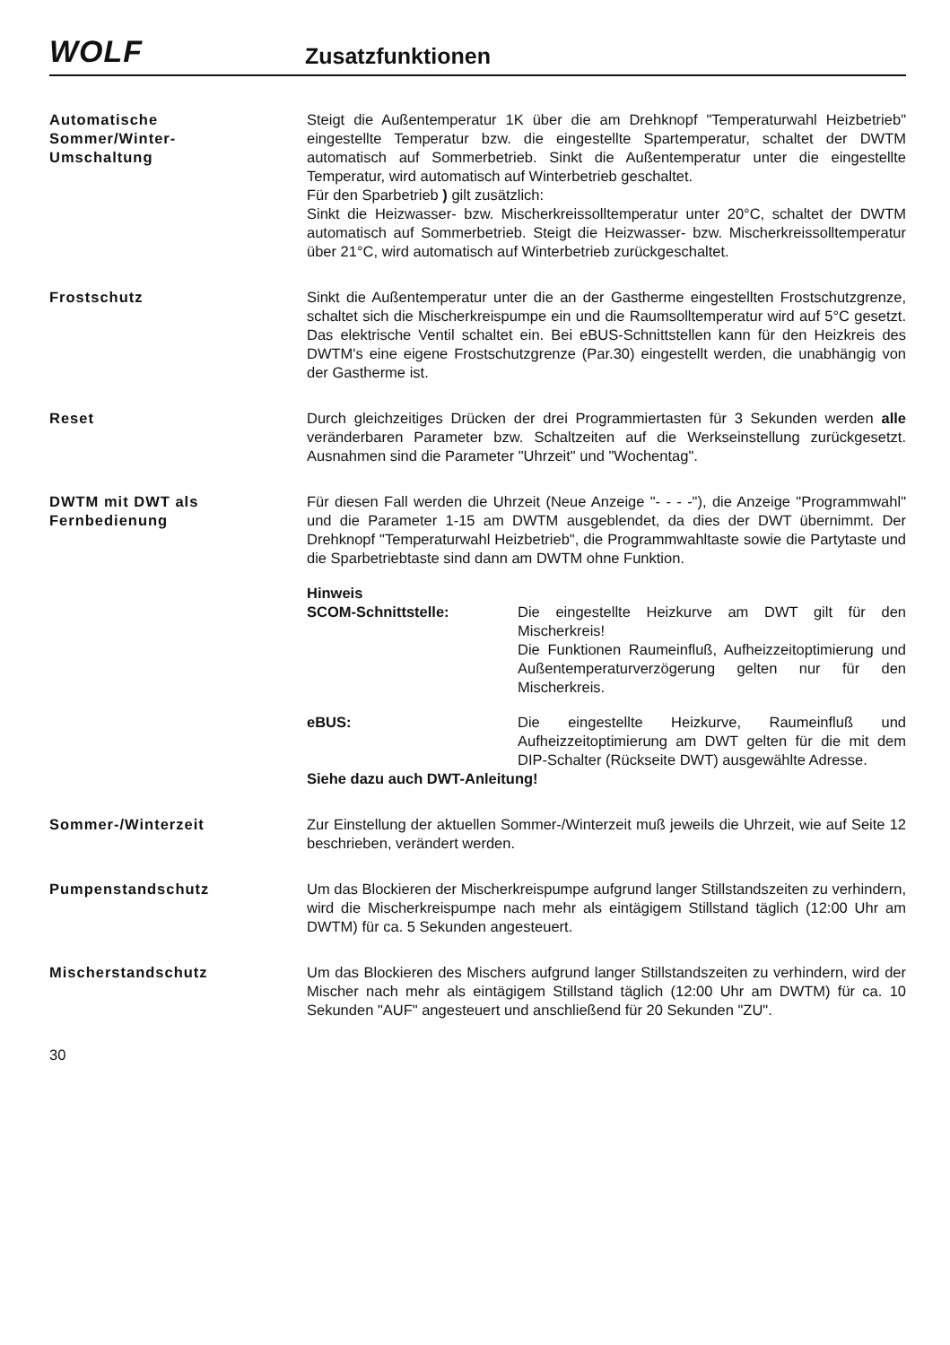WOLF
Zusatzfunktionen
Automatische
Sommer/Winter-
Umschaltung
Steigt die Außentemperatur 1K über die am Drehknopf "Temperaturwahl Heizbetrieb" eingestellte Temperatur bzw. die eingestellte Spartemperatur, schaltet der DWTM automatisch auf Sommerbetrieb. Sinkt die Außentemperatur unter die eingestellte Temperatur, wird automatisch auf Winterbetrieb geschaltet.
Für den Sparbetrieb ) gilt zusätzlich:
Sinkt die Heizwasser- bzw. Mischerkreissolltemperatur unter 20°C, schaltet der DWTM automatisch auf Sommerbetrieb. Steigt die Heizwasser- bzw. Mischerkreissolltemperatur über 21°C, wird automatisch auf Winterbetrieb zurückgeschaltet.
Frostschutz Sinkt die Außentemperatur unter die an der Gastherme eingestellten Frostschutzgrenze, schaltet sich die Mischerkreispumpe ein und die Raumsolltemperatur wird auf 5°C gesetzt. Das elektrische Ventil schaltet ein. Bei eBUS-Schnittstellen kann für den Heizkreis des DWTM's eine eigene Frostschutzgrenze (Par.30) eingestellt werden, die unabhängig von der Gastherme ist.
Reset Durch gleichzeitiges Drücken der drei Programmiertasten für 3 Sekunden werden alle veränderbaren Parameter bzw. Schaltzeiten auf die Werkseinstellung zurückgesetzt. Ausnahmen sind die Parameter "Uhrzeit" und "Wochentag".
DWTM mit DWT als
Fernbedienung
Für diesen Fall werden die Uhrzeit (Neue Anzeige "- - - -"), die Anzeige "Programmwahl" und die Parameter 1-15 am DWTM ausgeblendet, da dies der DWT übernimmt. Der Drehknopf "Temperaturwahl Heizbetrieb", die Programmwahltaste sowie die Partytaste und die Sparbetriebtaste sind dann am DWTM ohne Funktion.
Hinweis
SCOM-Schnittstelle: Die eingestellte Heizkurve am DWT gilt für den Mischerkreis!
Die Funktionen Raumeinfluß, Aufheizzeitoptimierung und Außentemperaturverzögerung gelten nur für den Mischerkreis.
eBUS: Die eingestellte Heizkurve, Raumeinfluß und Aufheizzeitoptimierung am DWT gelten für die mit dem DIP-Schalter (Rückseite DWT) ausgewählte Adresse.
Siehe dazu auch DWT-Anleitung!
Sommer-/Winterzeit Zur Einstellung der aktuellen Sommer-/Winterzeit muß jeweils die Uhrzeit, wie auf Seite 12 beschrieben, verändert werden.
Pumpenstandschutz Um das Blockieren der Mischerkreispumpe aufgrund langer Stillstandszeiten zu verhindern, wird die Mischerkreispumpe nach mehr als eintägigem Stillstand täglich (12:00 Uhr am DWTM) für ca. 5 Sekunden angesteuert.
Mischerstandschutz Um das Blockieren des Mischers aufgrund langer Stillstandszeiten zu verhindern, wird der Mischer nach mehr als eintägigem Stillstand täglich (12:00 Uhr am DWTM) für ca. 10 Sekunden "AUF" angesteuert und anschließend für 20 Sekunden "ZU".
30